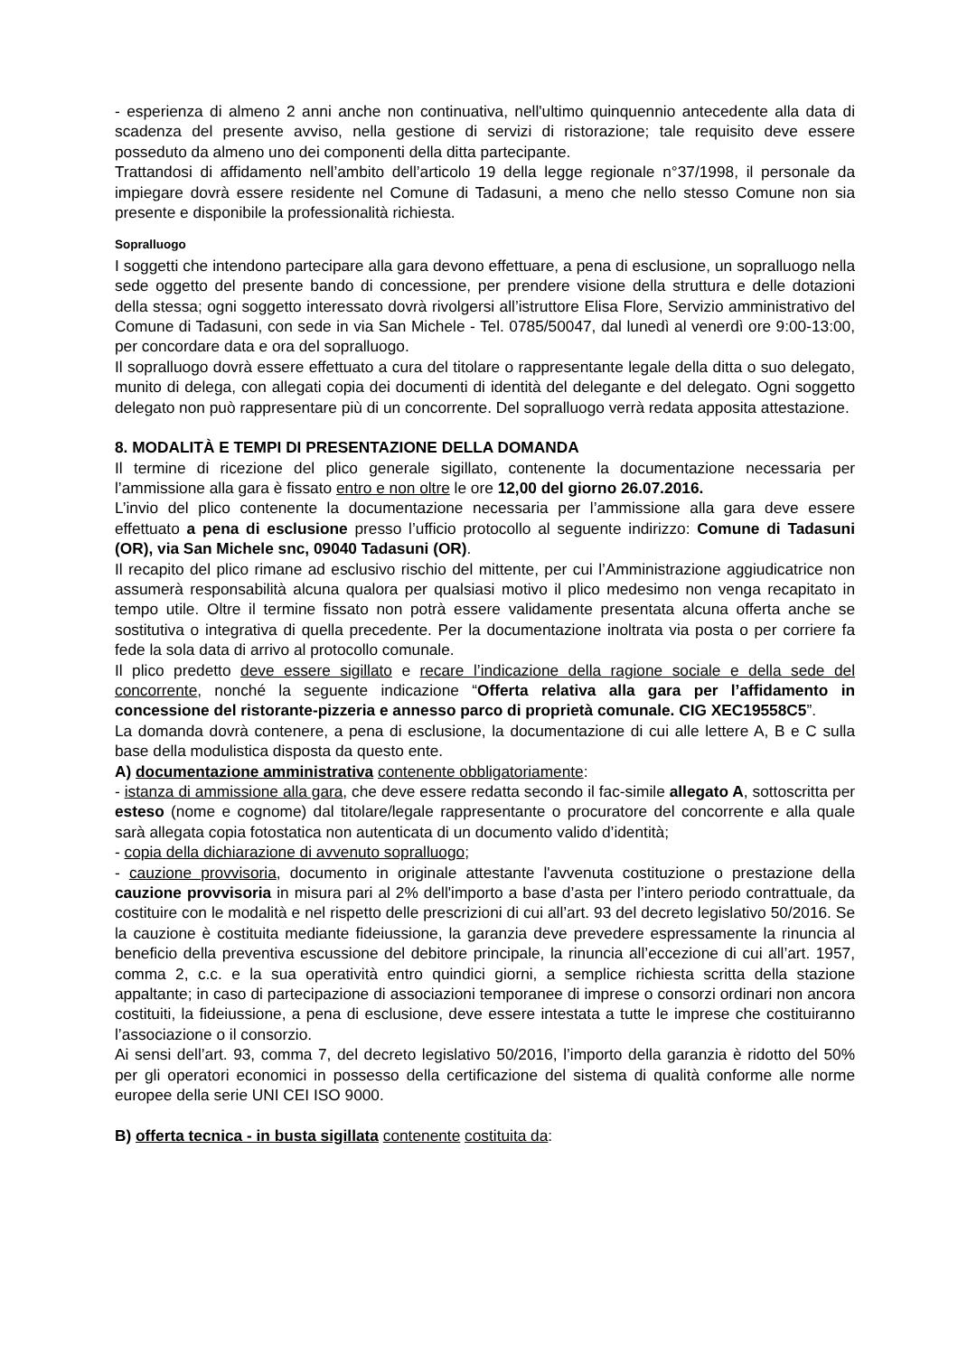- esperienza di almeno 2 anni anche non continuativa, nell'ultimo quinquennio antecedente alla data di scadenza del presente avviso, nella gestione di servizi di ristorazione; tale requisito deve essere posseduto da almeno uno dei componenti della ditta partecipante.
Trattandosi di affidamento nell’ambito dell’articolo 19 della legge regionale n°37/1998, il personale da impiegare dovrà essere residente nel Comune di Tadasuni, a meno che nello stesso Comune non sia presente e disponibile la professionalità richiesta.
Sopralluogo
I soggetti che intendono partecipare alla gara devono effettuare, a pena di esclusione, un sopralluogo nella sede oggetto del presente bando di concessione, per prendere visione della struttura e delle dotazioni della stessa; ogni soggetto interessato dovrà rivolgersi all’istruttore Elisa Flore, Servizio amministrativo del Comune di Tadasuni, con sede in via San Michele - Tel. 0785/50047, dal lunedì al venerdì ore 9:00-13:00, per concordare data e ora del sopralluogo.
Il sopralluogo dovrà essere effettuato a cura del titolare o rappresentante legale della ditta o suo delegato, munito di delega, con allegati copia dei documenti di identità del delegante e del delegato. Ogni soggetto delegato non può rappresentare più di un concorrente. Del sopralluogo verrà redata apposita attestazione.
8. MODALITÀ E TEMPI DI PRESENTAZIONE DELLA DOMANDA
Il termine di ricezione del plico generale sigillato, contenente la documentazione necessaria per l’ammissione alla gara è fissato entro e non oltre le ore 12,00 del giorno 26.07.2016.
L’invio del plico contenente la documentazione necessaria per l’ammissione alla gara deve essere effettuato a pena di esclusione presso l’ufficio protocollo al seguente indirizzo: Comune di Tadasuni (OR), via San Michele snc, 09040 Tadasuni (OR).
Il recapito del plico rimane ad esclusivo rischio del mittente, per cui l’Amministrazione aggiudicatrice non assumerà responsabilità alcuna qualora per qualsiasi motivo il plico medesimo non venga recapitato in tempo utile. Oltre il termine fissato non potrà essere validamente presentata alcuna offerta anche se sostitutiva o integrativa di quella precedente. Per la documentazione inoltrata via posta o per corriere fa fede la sola data di arrivo al protocollo comunale.
Il plico predetto deve essere sigillato e recare l’indicazione della ragione sociale e della sede del concorrente, nonché la seguente indicazione “Offerta relativa alla gara per l’affidamento in concessione del ristorante-pizzeria e annesso parco di proprietà comunale. CIG XEC19558C5”.
La domanda dovrà contenere, a pena di esclusione, la documentazione di cui alle lettere A, B e C sulla base della modulistica disposta da questo ente.
A) documentazione amministrativa contenente obbligatoriamente:
- istanza di ammissione alla gara, che deve essere redatta secondo il fac-simile allegato A, sottoscritta per esteso (nome e cognome) dal titolare/legale rappresentante o procuratore del concorrente e alla quale sarà allegata copia fotostatica non autenticata di un documento valido d’identità;
- copia della dichiarazione di avvenuto sopralluogo;
- cauzione provvisoria, documento in originale attestante l'avvenuta costituzione o prestazione della cauzione provvisoria in misura pari al 2% dell'importo a base d’asta per l’intero periodo contrattuale, da costituire con le modalità e nel rispetto delle prescrizioni di cui all’art. 93 del decreto legislativo 50/2016. Se la cauzione è costituita mediante fideiussione, la garanzia deve prevedere espressamente la rinuncia al beneficio della preventiva escussione del debitore principale, la rinuncia all’eccezione di cui all’art. 1957, comma 2, c.c. e la sua operatività entro quindici giorni, a semplice richiesta scritta della stazione appaltante; in caso di partecipazione di associazioni temporanee di imprese o consorzi ordinari non ancora costituiti, la fideiussione, a pena di esclusione, deve essere intestata a tutte le imprese che costituiranno l’associazione o il consorzio.
Ai sensi dell’art. 93, comma 7, del decreto legislativo 50/2016, l’importo della garanzia è ridotto del 50% per gli operatori economici in possesso della certificazione del sistema di qualità conforme alle norme europee della serie UNI CEI ISO 9000.
B) offerta tecnica - in busta sigillata contenente costituita da: